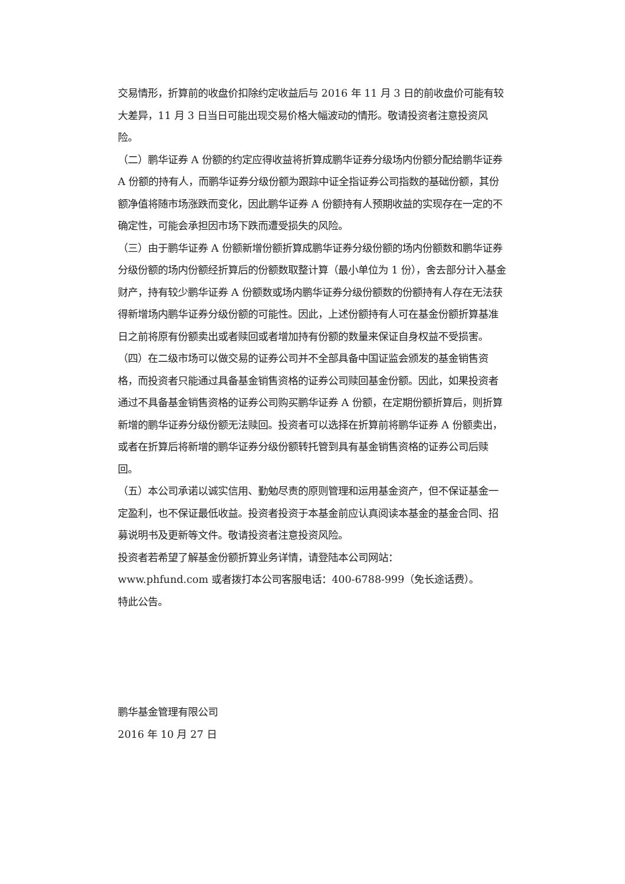交易情形，折算前的收盘价扣除约定收益后与 2016 年 11 月 3 日的前收盘价可能有较大差异，11 月 3 日当日可能出现交易价格大幅波动的情形。敬请投资者注意投资风险。
（二）鹏华证券 A 份额的约定应得收益将折算成鹏华证券分级场内份额分配给鹏华证券 A 份额的持有人，而鹏华证券分级份额为跟踪中证全指证券公司指数的基础份额，其份额净值将随市场涨跌而变化，因此鹏华证券 A 份额持有人预期收益的实现存在一定的不确定性，可能会承担因市场下跌而遭受损失的风险。
（三）由于鹏华证券 A 份额新增份额折算成鹏华证券分级份额的场内份额数和鹏华证券分级份额的场内份额经折算后的份额数取整计算（最小单位为 1 份），舍去部分计入基金财产，持有较少鹏华证券 A 份额数或场内鹏华证券分级份额数的份额持有人存在无法获得新增场内鹏华证券分级份额的可能性。因此，上述份额持有人可在基金份额折算基准日之前将原有份额卖出或者赎回或者增加持有份额的数量来保证自身权益不受损害。
（四）在二级市场可以做交易的证券公司并不全部具备中国证监会颁发的基金销售资格，而投资者只能通过具备基金销售资格的证券公司赎回基金份额。因此，如果投资者通过不具备基金销售资格的证券公司购买鹏华证券 A 份额，在定期份额折算后，则折算新增的鹏华证券分级份额无法赎回。投资者可以选择在折算前将鹏华证券 A 份额卖出，或者在折算后将新增的鹏华证券分级份额转托管到具有基金销售资格的证券公司后赎回。
（五）本公司承诺以诚实信用、勤勉尽责的原则管理和运用基金资产，但不保证基金一定盈利，也不保证最低收益。投资者投资于本基金前应认真阅读本基金的基金合同、招募说明书及更新等文件。敬请投资者注意投资风险。
投资者若希望了解基金份额折算业务详情，请登陆本公司网站：
www.phfund.com 或者拨打本公司客服电话：400-6788-999（免长途话费）。
特此公告。
鹏华基金管理有限公司
2016 年 10 月 27 日